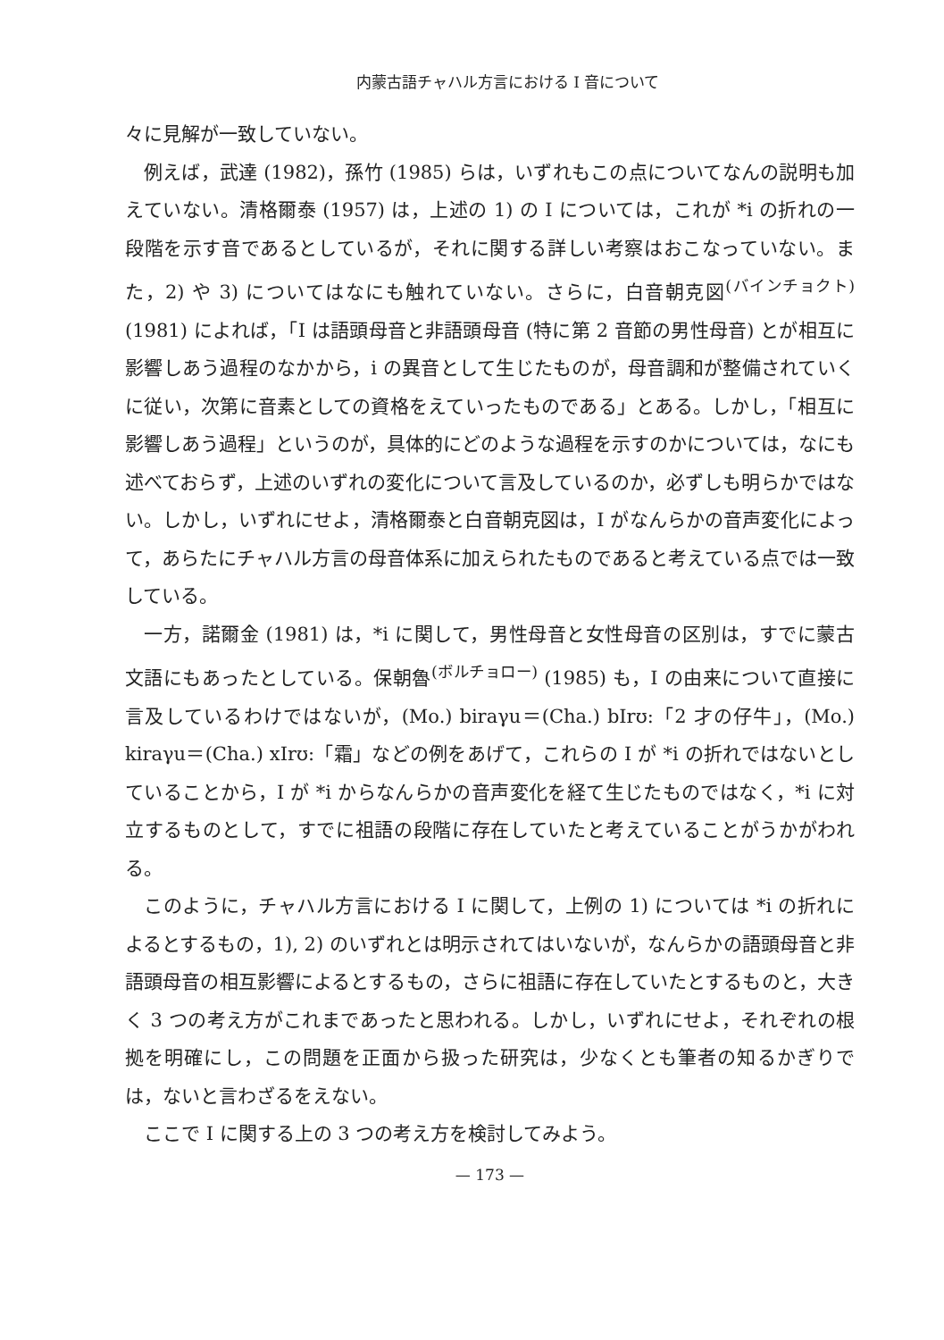内蒙古語チャハル方言における I 音について
々に見解が一致していない。
例えば，武達 (1982)，孫竹 (1985) らは，いずれもこの点についてなんの説明も加えていない。清格爾泰 (1957) は，上述の 1) の I については，これが *i の折れの一段階を示す音であるとしているが，それに関する詳しい考察はおこなっていない。また，2) や 3) についてはなにも触れていない。さらに，白音朝克図<sup>(バインチョクト)</sup> (1981) によれば，「I は語頭母音と非語頭母音 (特に第 2 音節の男性母音) とが相互に影響しあう過程のなかから，i の異音として生じたものが，母音調和が整備されていくに従い，次第に音素としての資格をえていったものである」とある。しかし，「相互に影響しあう過程」というのが，具体的にどのような過程を示すのかについては，なにも述べておらず，上述のいずれの変化について言及しているのか，必ずしも明らかではない。しかし，いずれにせよ，清格爾泰と白音朝克図は，I がなんらかの音声変化によって，あらたにチャハル方言の母音体系に加えられたものであると考えている点では一致している。
一方，諾爾金 (1981) は，*i に関して，男性母音と女性母音の区別は，すでに蒙古文語にもあったとしている。保朝魯<sup>(ボルチョロー)</sup> (1985) も，I の由来について直接に言及しているわけではないが，(Mo.) biraγu＝(Cha.) bIrʊ:「2 才の仔牛」，(Mo.) kiraγu＝(Cha.) xIrʊ:「霜」などの例をあげて，これらの I が *i の折れではないとしていることから，I が *i からなんらかの音声変化を経て生じたものではなく，*i に対立するものとして，すでに祖語の段階に存在していたと考えていることがうかがわれる。
このように，チャハル方言における I に関して，上例の 1) については *i の折れによるとするもの，1), 2) のいずれとは明示されてはいないが，なんらかの語頭母音と非語頭母音の相互影響によるとするもの，さらに祖語に存在していたとするものと，大きく 3 つの考え方がこれまであったと思われる。しかし，いずれにせよ，それぞれの根拠を明確にし，この問題を正面から扱った研究は，少なくとも筆者の知るかぎりでは，ないと言わざるをえない。
ここで I に関する上の 3 つの考え方を検討してみよう。
— 173 —